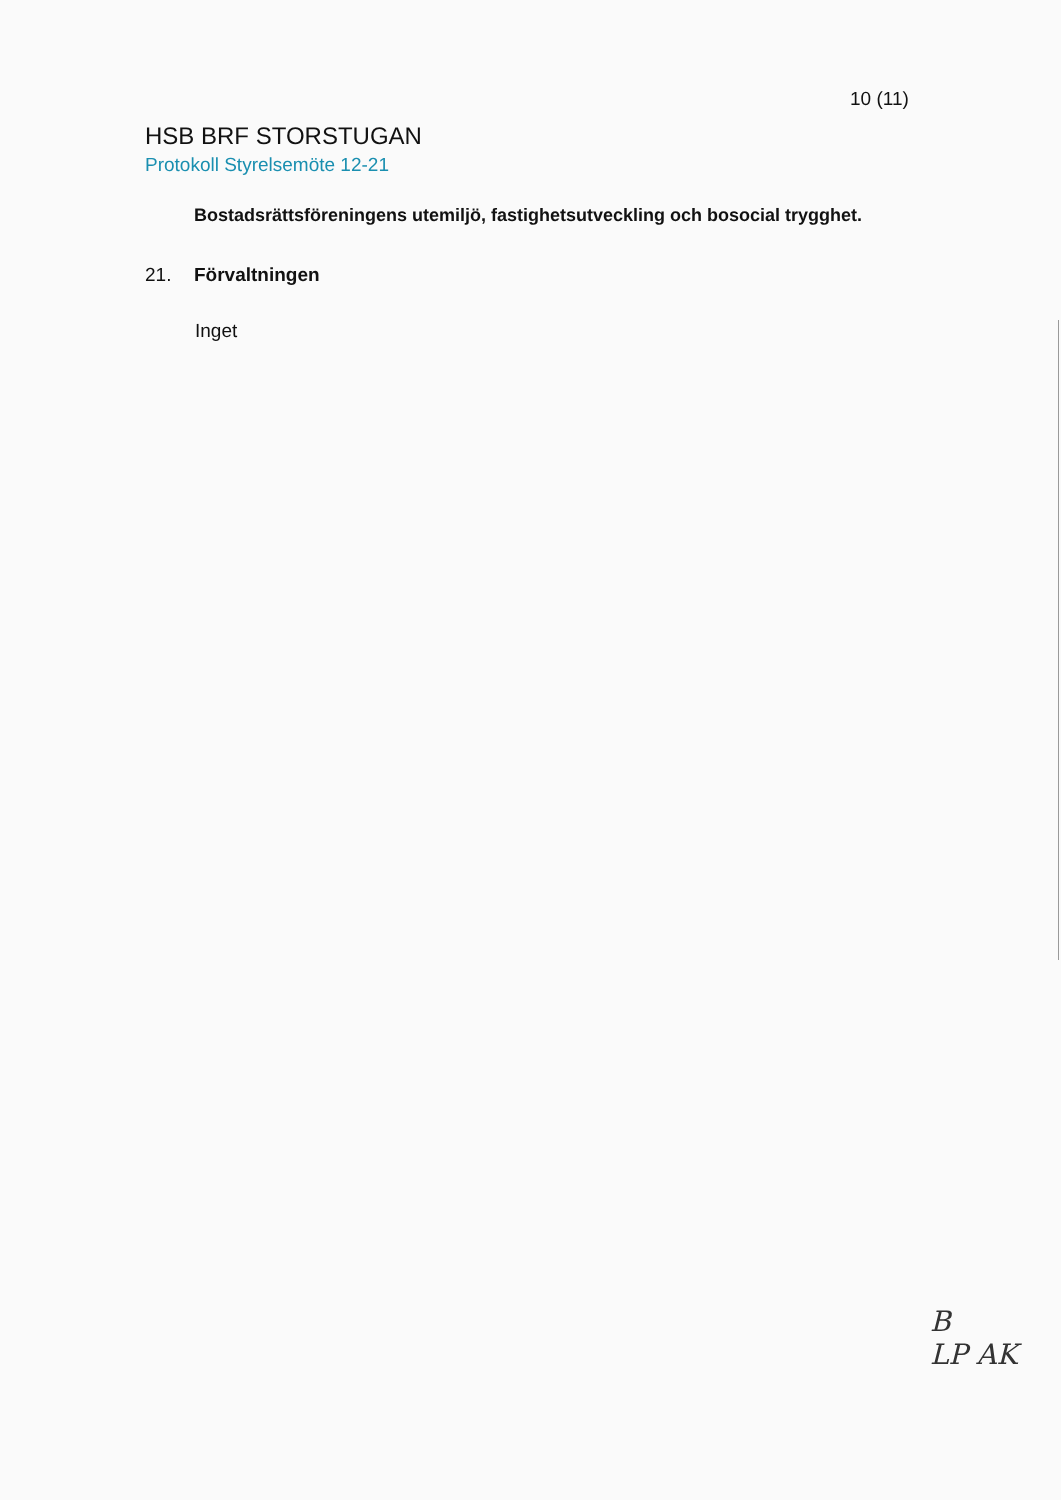10 (11)
HSB BRF STORSTUGAN
Protokoll Styrelsemöte 12-21
Bostadsrättsföreningens utemiljö, fastighetsutveckling och bosocial trygghet.
21. Förvaltningen
Inget
B
LP AK